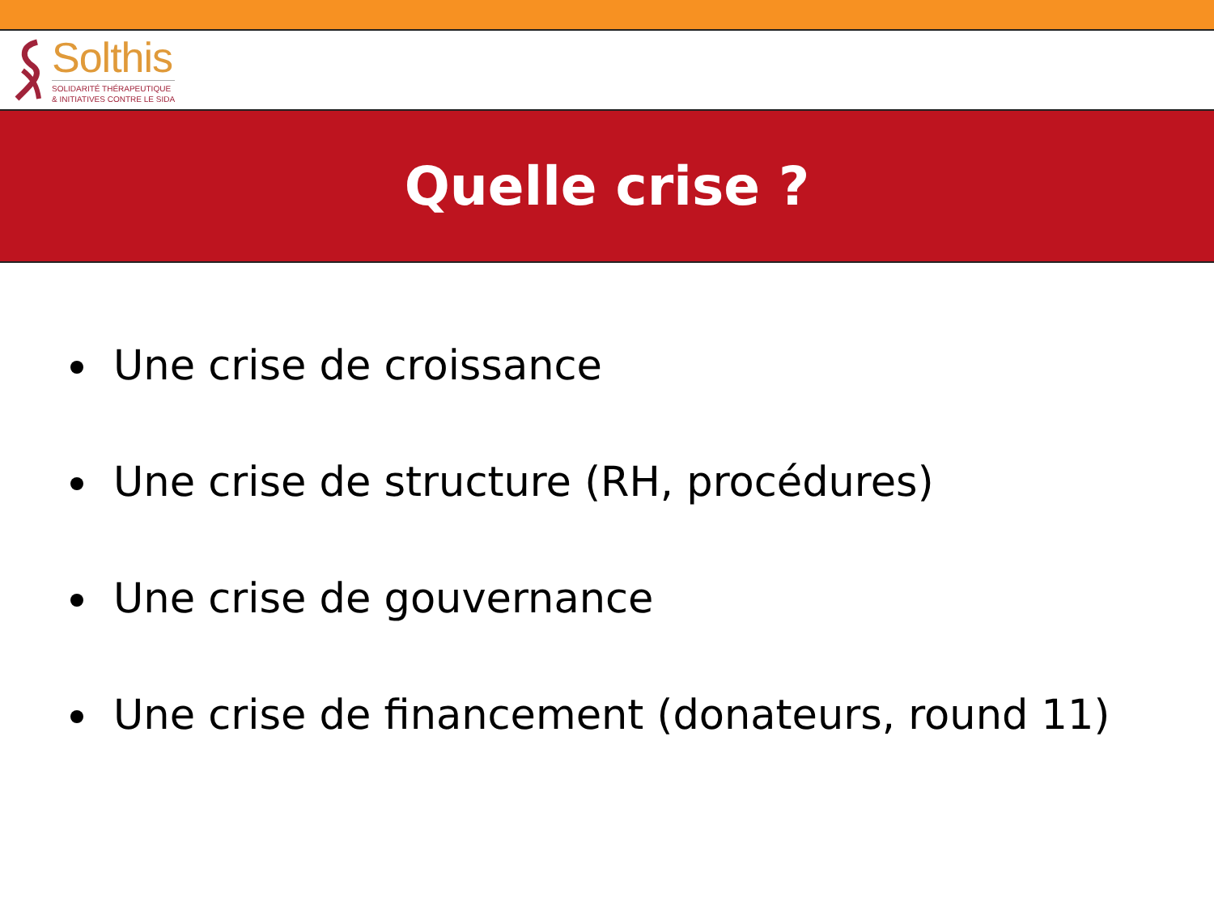Solthis
SOLIDARITÉ THÉRAPEUTIQUE
& INITIATIVES CONTRE LE SIDA
Quelle crise ?
Une crise de croissance
Une crise de structure (RH, procédures)
Une crise de gouvernance
Une crise de financement (donateurs, round 11)